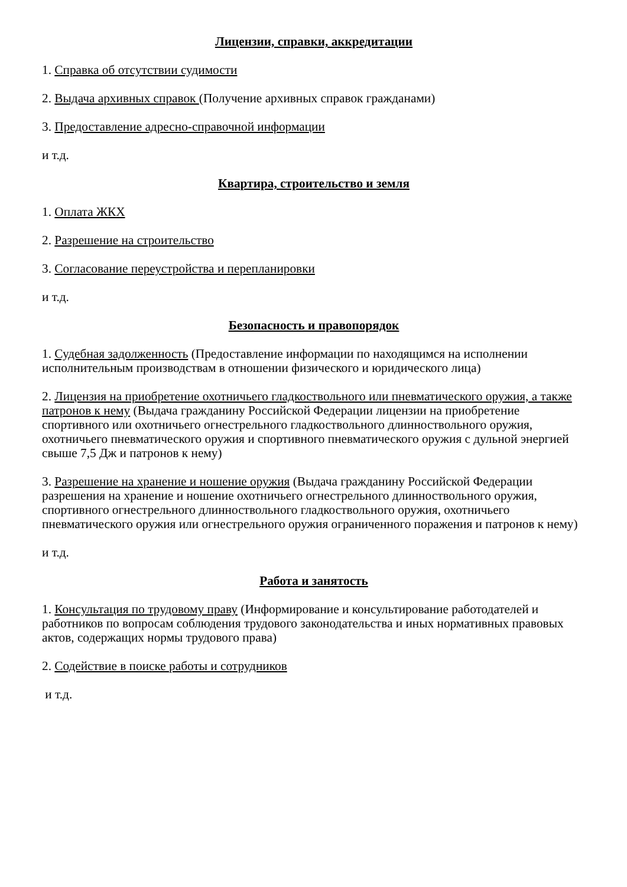Лицензии, справки, аккредитации
1. Справка об отсутствии судимости
2. Выдача архивных справок (Получение архивных справок гражданами)
3. Предоставление адресно-справочной информации
и т.д.
Квартира, строительство и земля
1. Оплата ЖКХ
2. Разрешение на строительство
3. Согласование переустройства и перепланировки
и т.д.
Безопасность и правопорядок
1. Судебная задолженность (Предоставление информации по находящимся на исполнении исполнительным производствам в отношении физического и юридического лица)
2. Лицензия на приобретение охотничьего гладкоствольного или пневматического оружия, а также патронов к нему (Выдача гражданину Российской Федерации лицензии на приобретение спортивного или охотничьего огнестрельного гладкоствольного длинноствольного оружия, охотничьего пневматического оружия и спортивного пневматического оружия с дульной энергией свыше 7,5 Дж и патронов к нему)
3. Разрешение на хранение и ношение оружия (Выдача гражданину Российской Федерации разрешения на хранение и ношение охотничьего огнестрельного длинноствольного оружия, спортивного огнестрельного длинноствольного гладкоствольного оружия, охотничьего пневматического оружия или огнестрельного оружия ограниченного поражения и патронов к нему)
и т.д.
Работа и занятость
1. Консультация по трудовому праву (Информирование и консультирование работодателей и работников по вопросам соблюдения трудового законодательства и иных нормативных правовых актов, содержащих нормы трудового права)
2. Содействие в поиске работы и сотрудников
и т.д.